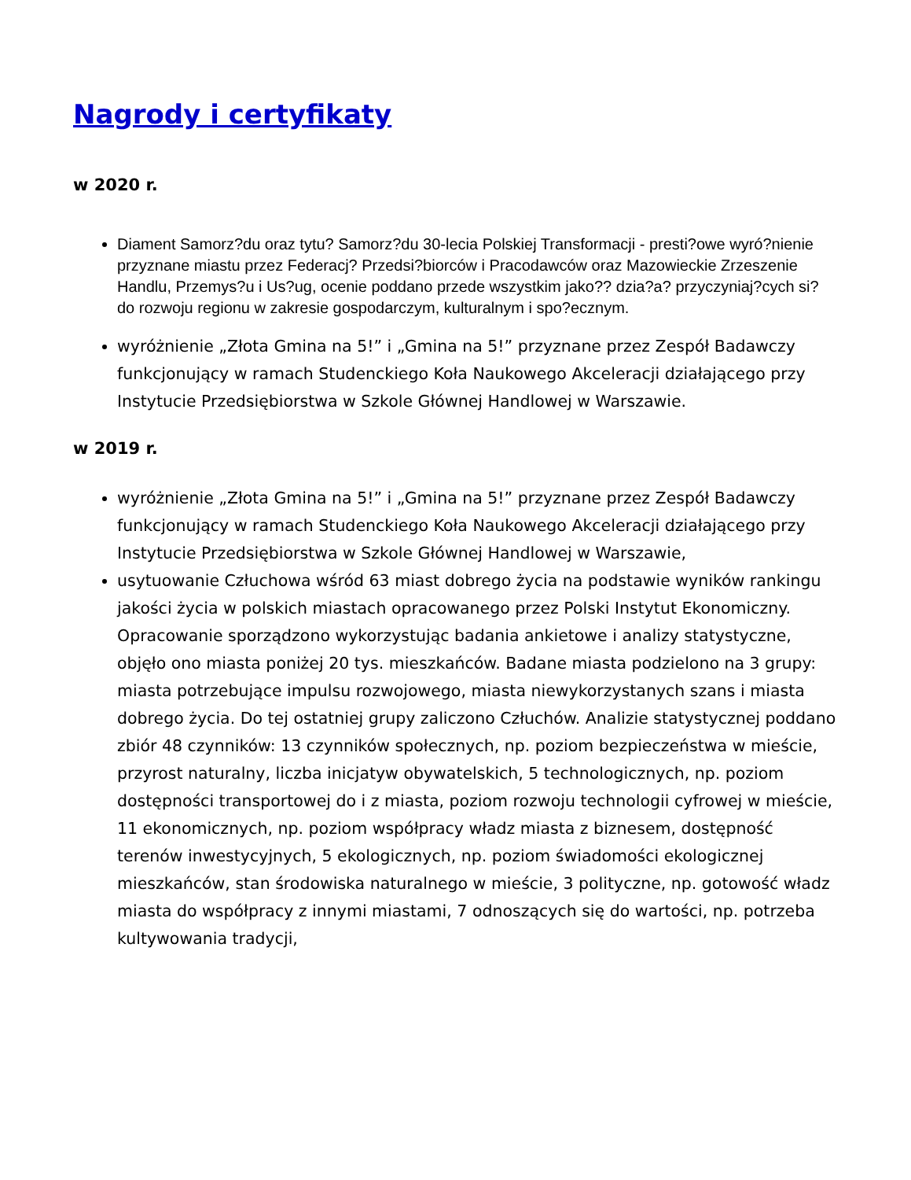Nagrody i certyfikaty
w 2020 r.
Diament Samorz?du oraz tytu? Samorz?du 30-lecia Polskiej Transformacji - presti?owe wyró?nienie przyznane miastu przez Federacj? Przedsi?biorców i Pracodawców oraz Mazowieckie Zrzeszenie Handlu, Przemys?u i Us?ug, ocenie poddano przede wszystkim jako?? dzia?a? przyczyniaj?cych si? do rozwoju regionu w zakresie gospodarczym, kulturalnym i spo?ecznym.
wyróżnienie „Złota Gmina na 5!” i „Gmina na 5!” przyznane przez Zespół Badawczy funkcjonujący w ramach Studenckiego Koła Naukowego Akceleracji działającego przy Instytucie Przedsiębiorstwa w Szkole Głównej Handlowej w Warszawie.
w 2019 r.
wyróżnienie „Złota Gmina na 5!” i „Gmina na 5!” przyznane przez Zespół Badawczy funkcjonujący w ramach Studenckiego Koła Naukowego Akceleracji działającego przy Instytucie Przedsiębiorstwa w Szkole Głównej Handlowej w Warszawie,
usytuowanie Człuchowa wśród 63 miast dobrego życia na podstawie wyników rankingu jakości życia w polskich miastach opracowanego przez Polski Instytut Ekonomiczny. Opracowanie sporządzono wykorzystując badania ankietowe i analizy statystyczne, objęło ono miasta poniżej 20 tys. mieszkańców. Badane miasta podzielono na 3 grupy: miasta potrzebujące impulsu rozwojowego, miasta niewykorzystanych szans i miasta dobrego życia. Do tej ostatniej grupy zaliczono Człuchów. Analizie statystycznej poddano zbiór 48 czynników: 13 czynników społecznych, np. poziom bezpieczeństwa w mieście, przyrost naturalny, liczba inicjatyw obywatelskich, 5 technologicznych, np. poziom dostępności transportowej do i z miasta, poziom rozwoju technologii cyfrowej w mieście, 11 ekonomicznych, np. poziom współpracy władz miasta z biznesem, dostępność terenów inwestycyjnych, 5 ekologicznych, np. poziom świadomości ekologicznej mieszkańców, stan środowiska naturalnego w mieście, 3 polityczne, np. gotowość władz miasta do współpracy z innymi miastami, 7 odnoszących się do wartości, np. potrzeba kultywowania tradycji,